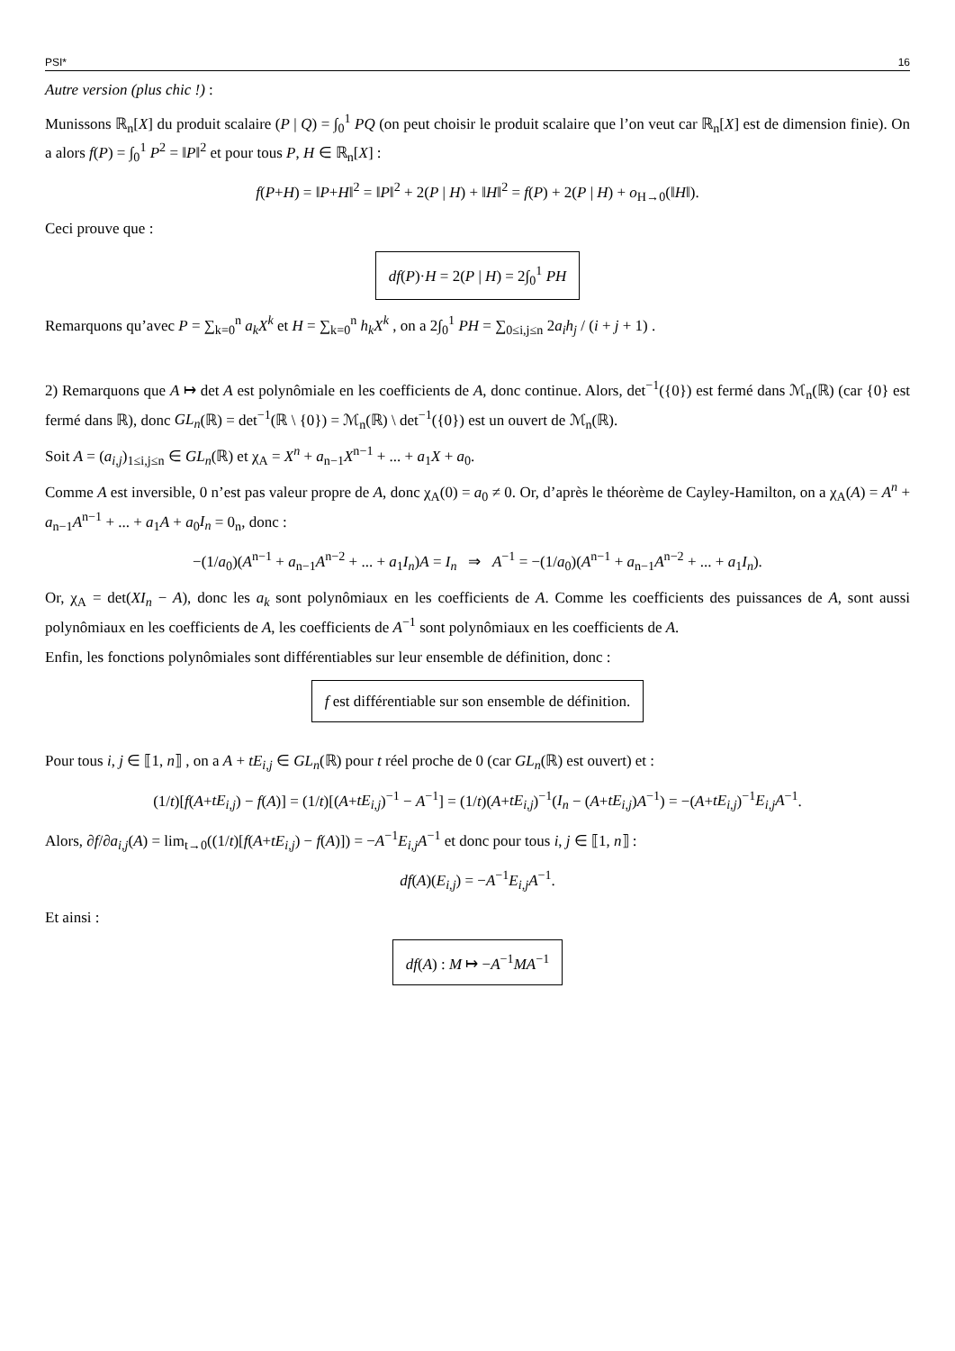PSI* 16
Autre version (plus chic !) :
Munissons ℝ<sub>n</sub>[X] du produit scalaire (P | Q) = ∫<sub>0</sub><sup>1</sup> PQ (on peut choisir le produit scalaire que l’on veut car ℝ<sub>n</sub>[X] est de dimension finie). On a alors f(P) = ∫<sub>0</sub><sup>1</sup> P<sup>2</sup> = ‖P‖<sup>2</sup> et pour tous P, H ∈ ℝ<sub>n</sub>[X] :
f(P+H) = ‖P+H‖<sup>2</sup> = ‖P‖<sup>2</sup> + 2(P | H) + ‖H‖<sup>2</sup> = f(P) + 2(P | H) + o<sub>H→0</sub>(‖H‖).
Ceci prouve que :
df(P)·H = 2(P | H) = 2∫<sub>0</sub><sup>1</sup> PH
Remarquons qu’avec P = ∑<sub>k=0</sub><sup>n</sup> a<sub>k</sub>X<sup>k</sup> et H = ∑<sub>k=0</sub><sup>n</sup> h<sub>k</sub>X<sup>k</sup> , on a 2∫<sub>0</sub><sup>1</sup> PH = ∑<sub>0≤i,j≤n</sub> 2a<sub>i</sub>h<sub>j</sub> / (i + j + 1) .
2) Remarquons que A ↦ det A est polynômiale en les coefficients de A, donc continue. Alors, det<sup>−1</sup>({0}) est fermé dans ℳ<sub>n</sub>(ℝ) (car {0} est fermé dans ℝ), donc GL<sub>n</sub>(ℝ) = det<sup>−1</sup>(ℝ \ {0}) = ℳ<sub>n</sub>(ℝ) \ det<sup>−1</sup>({0}) est un ouvert de ℳ<sub>n</sub>(ℝ).
Soit A = (a<sub>i,j</sub>)<sub>1≤i,j≤n</sub> ∈ GL<sub>n</sub>(ℝ) et χ<sub>A</sub> = X<sup>n</sup> + a<sub>n−1</sub>X<sup>n−1</sup> + ... + a<sub>1</sub>X + a<sub>0</sub>.
Comme A est inversible, 0 n’est pas valeur propre de A, donc χ<sub>A</sub>(0) = a<sub>0</sub> ≠ 0. Or, d’après le théorème de Cayley-Hamilton, on a χ<sub>A</sub>(A) = A<sup>n</sup> + a<sub>n−1</sub>A<sup>n−1</sup> + ... + a<sub>1</sub>A + a<sub>0</sub>I<sub>n</sub> = 0<sub>n</sub>, donc :
−(1/a<sub>0</sub>)(A<sup>n−1</sup> + a<sub>n−1</sub>A<sup>n−2</sup> + ... + a<sub>1</sub>I<sub>n</sub>)A = I<sub>n</sub> ⇒ A<sup>−1</sup> = −(1/a<sub>0</sub>)(A<sup>n−1</sup> + a<sub>n−1</sub>A<sup>n−2</sup> + ... + a<sub>1</sub>I<sub>n</sub>).
Or, χ<sub>A</sub> = det(XI<sub>n</sub> − A), donc les a<sub>k</sub> sont polynômiaux en les coefficients de A. Comme les coefficients des puissances de A, sont aussi polynômiaux en les coefficients de A, les coefficients de A<sup>−1</sup> sont polynômiaux en les coefficients de A.
Enfin, les fonctions polynômiales sont différentiables sur leur ensemble de définition, donc :
f est différentiable sur son ensemble de définition.
Pour tous i, j ∈ ⟦1, n⟧ , on a A + tE<sub>i,j</sub> ∈ GL<sub>n</sub>(ℝ) pour t réel proche de 0 (car GL<sub>n</sub>(ℝ) est ouvert) et :
(1/t)[f(A+tE<sub>i,j</sub>) − f(A)] = (1/t)[(A+tE<sub>i,j</sub>)<sup>−1</sup> − A<sup>−1</sup>] = (1/t)(A+tE<sub>i,j</sub>)<sup>−1</sup>(I<sub>n</sub> − (A+tE<sub>i,j</sub>)A<sup>−1</sup>) = −(A+tE<sub>i,j</sub>)<sup>−1</sup>E<sub>i,j</sub>A<sup>−1</sup>.
Alors, ∂f/∂a<sub>i,j</sub>(A) = lim<sub>t→0</sub>((1/t)[f(A+tE<sub>i,j</sub>) − f(A)]) = −A<sup>−1</sup>E<sub>i,j</sub>A<sup>−1</sup> et donc pour tous i, j ∈ ⟦1, n⟧ :
df(A)(E<sub>i,j</sub>) = −A<sup>−1</sup>E<sub>i,j</sub>A<sup>−1</sup>.
Et ainsi :
df(A) : M ↦ −A<sup>−1</sup>MA<sup>−1</sup>